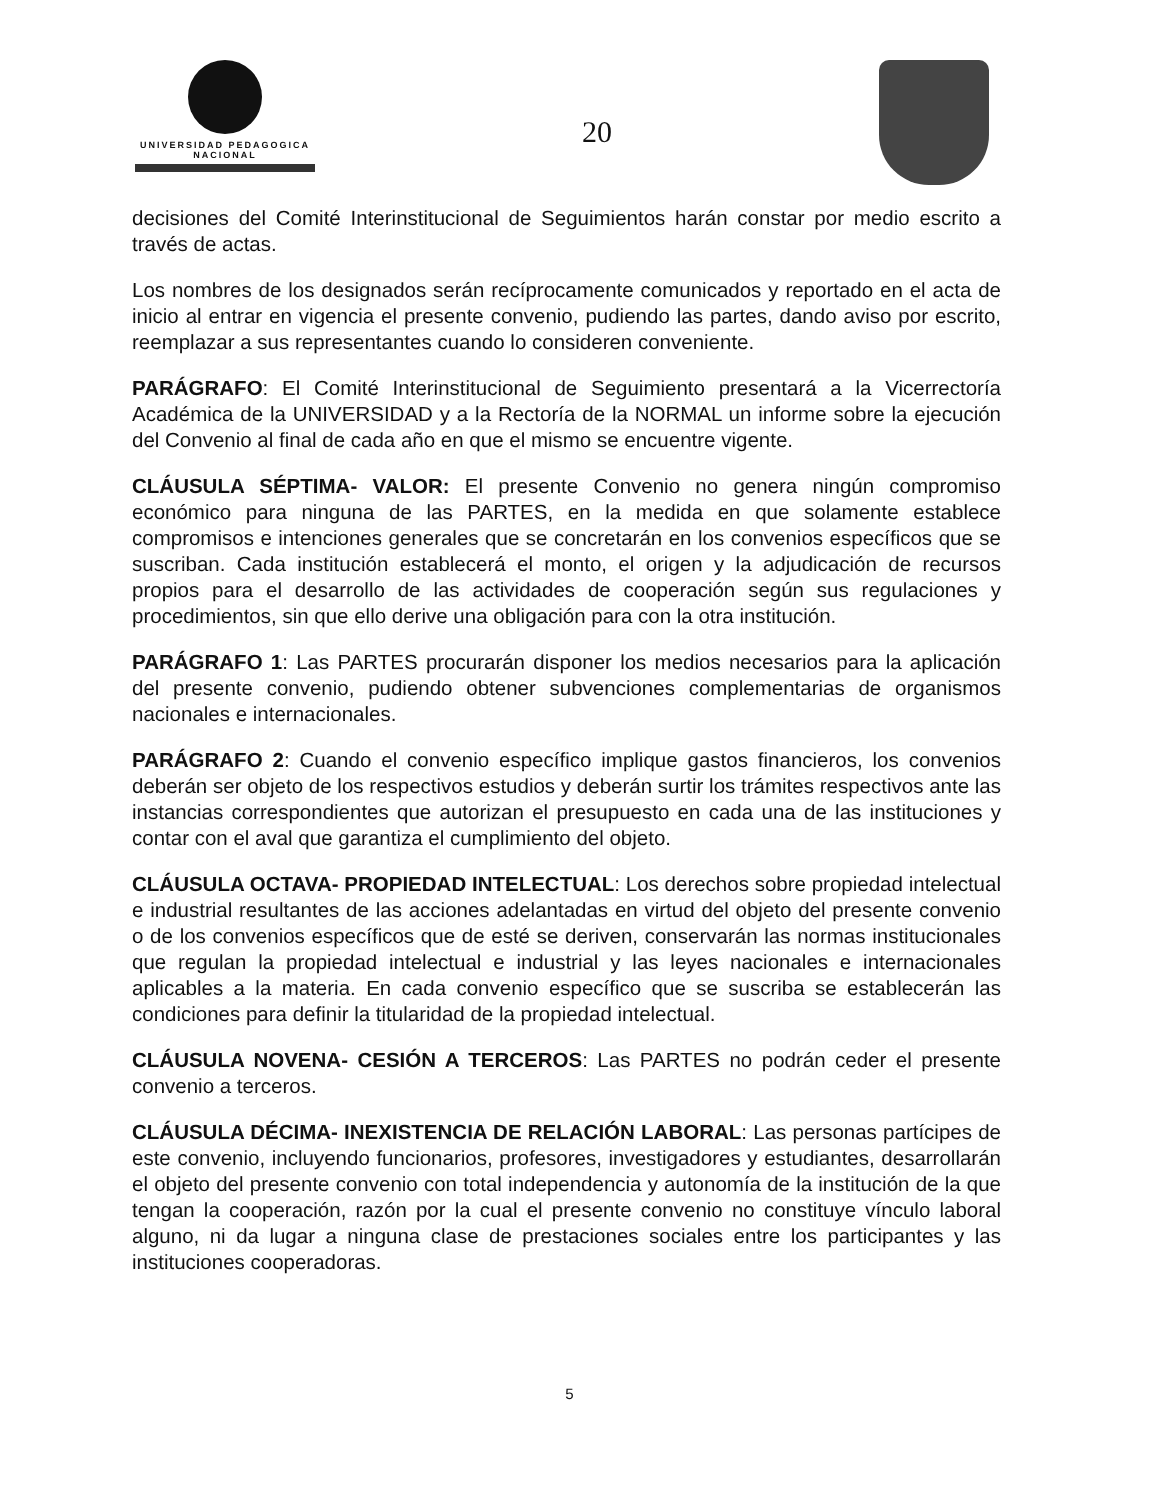UNIVERSIDAD PEDAGOGICA
NACIONAL
20
decisiones del Comité Interinstitucional de Seguimientos harán constar por medio escrito a través de actas.
Los nombres de los designados serán recíprocamente comunicados y reportado en el acta de inicio al entrar en vigencia el presente convenio, pudiendo las partes, dando aviso por escrito, reemplazar a sus representantes cuando lo consideren conveniente.
PARÁGRAFO: El Comité Interinstitucional de Seguimiento presentará a la Vicerrectoría Académica de la UNIVERSIDAD y a la Rectoría de la NORMAL un informe sobre la ejecución del Convenio al final de cada año en que el mismo se encuentre vigente.
CLÁUSULA SÉPTIMA- VALOR: El presente Convenio no genera ningún compromiso económico para ninguna de las PARTES, en la medida en que solamente establece compromisos e intenciones generales que se concretarán en los convenios específicos que se suscriban. Cada institución establecerá el monto, el origen y la adjudicación de recursos propios para el desarrollo de las actividades de cooperación según sus regulaciones y procedimientos, sin que ello derive una obligación para con la otra institución.
PARÁGRAFO 1: Las PARTES procurarán disponer los medios necesarios para la aplicación del presente convenio, pudiendo obtener subvenciones complementarias de organismos nacionales e internacionales.
PARÁGRAFO 2: Cuando el convenio específico implique gastos financieros, los convenios deberán ser objeto de los respectivos estudios y deberán surtir los trámites respectivos ante las instancias correspondientes que autorizan el presupuesto en cada una de las instituciones y contar con el aval que garantiza el cumplimiento del objeto.
CLÁUSULA OCTAVA- PROPIEDAD INTELECTUAL: Los derechos sobre propiedad intelectual e industrial resultantes de las acciones adelantadas en virtud del objeto del presente convenio o de los convenios específicos que de esté se deriven, conservarán las normas institucionales que regulan la propiedad intelectual e industrial y las leyes nacionales e internacionales aplicables a la materia. En cada convenio específico que se suscriba se establecerán las condiciones para definir la titularidad de la propiedad intelectual.
CLÁUSULA NOVENA- CESIÓN A TERCEROS: Las PARTES no podrán ceder el presente convenio a terceros.
CLÁUSULA DÉCIMA- INEXISTENCIA DE RELACIÓN LABORAL: Las personas partícipes de este convenio, incluyendo funcionarios, profesores, investigadores y estudiantes, desarrollarán el objeto del presente convenio con total independencia y autonomía de la institución de la que tengan la cooperación, razón por la cual el presente convenio no constituye vínculo laboral alguno, ni da lugar a ninguna clase de prestaciones sociales entre los participantes y las instituciones cooperadoras.
5